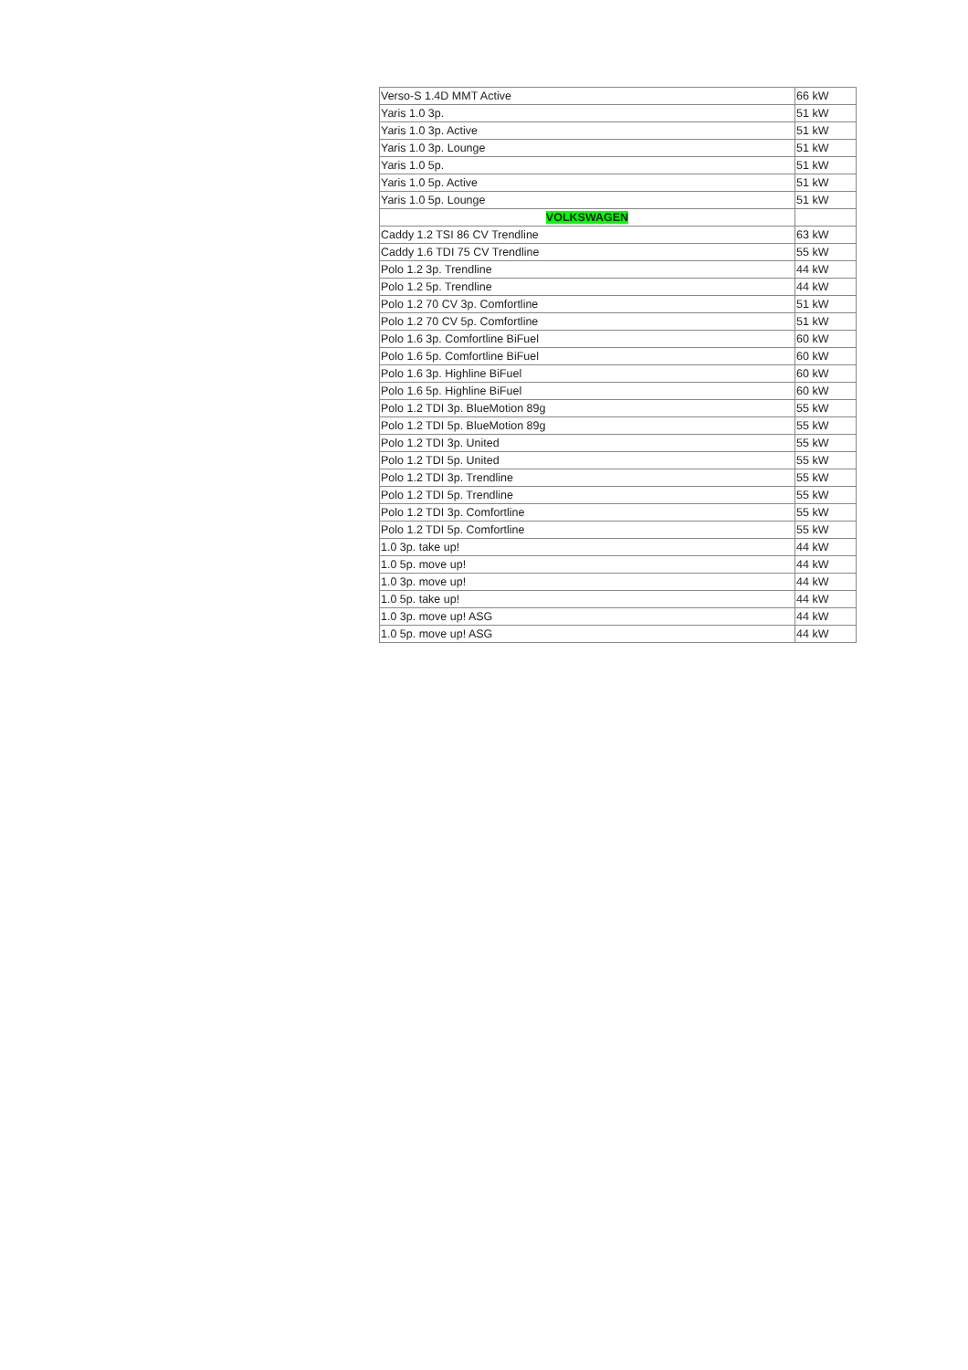| Verso-S 1.4D MMT Active | 66 kW |
| Yaris 1.0 3p. | 51 kW |
| Yaris 1.0 3p. Active | 51 kW |
| Yaris 1.0 3p. Lounge | 51 kW |
| Yaris 1.0 5p. | 51 kW |
| Yaris 1.0 5p. Active | 51 kW |
| Yaris 1.0 5p. Lounge | 51 kW |
| VOLKSWAGEN | |
| Caddy 1.2 TSI 86 CV Trendline | 63 kW |
| Caddy 1.6 TDI 75 CV Trendline | 55 kW |
| Polo 1.2 3p. Trendline | 44 kW |
| Polo 1.2 5p. Trendline | 44 kW |
| Polo 1.2 70 CV 3p. Comfortline | 51 kW |
| Polo 1.2 70 CV 5p. Comfortline | 51 kW |
| Polo 1.6 3p. Comfortline BiFuel | 60 kW |
| Polo 1.6 5p. Comfortline BiFuel | 60 kW |
| Polo 1.6 3p. Highline BiFuel | 60 kW |
| Polo 1.6 5p. Highline BiFuel | 60 kW |
| Polo 1.2 TDI 3p. BlueMotion 89g | 55 kW |
| Polo 1.2 TDI 5p. BlueMotion 89g | 55 kW |
| Polo 1.2 TDI 3p. United | 55 kW |
| Polo 1.2 TDI 5p. United | 55 kW |
| Polo 1.2 TDI 3p. Trendline | 55 kW |
| Polo 1.2 TDI 5p. Trendline | 55 kW |
| Polo 1.2 TDI 3p. Comfortline | 55 kW |
| Polo 1.2 TDI 5p. Comfortline | 55 kW |
| 1.0 3p. take up! | 44 kW |
| 1.0 5p. move up! | 44 kW |
| 1.0 3p. move up! | 44 kW |
| 1.0 5p. take up! | 44 kW |
| 1.0 3p. move up! ASG | 44 kW |
| 1.0 5p. move up! ASG | 44 kW |